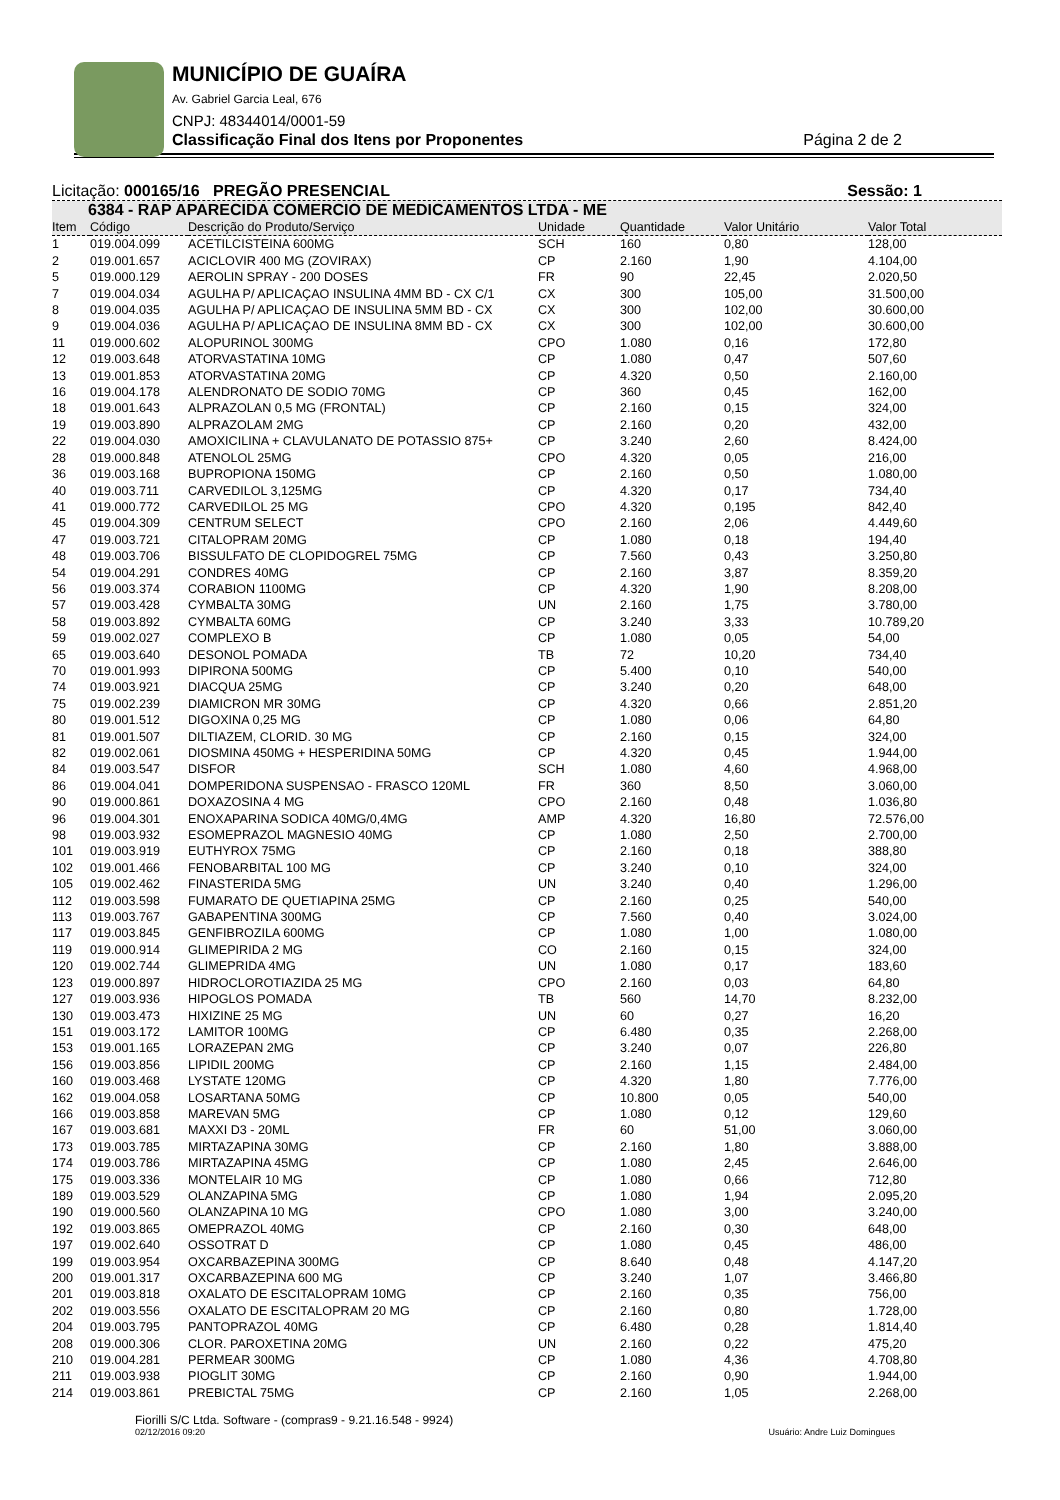MUNICÍPIO DE GUAÍRA
Av. Gabriel Garcia Leal, 676
CNPJ: 48344014/0001-59
Classificação Final dos Itens por Proponentes Página 2 de 2
Licitação: 000165/16 PREGÃO PRESENCIAL Sessão: 1
6384 - RAP APARECIDA COMERCIO DE MEDICAMENTOS LTDA - ME
| Item | Código | Descrição do Produto/Serviço | Unidade | Quantidade | Valor Unitário | Valor Total |
| --- | --- | --- | --- | --- | --- | --- |
| 1 | 019.004.099 | ACETILCISTEINA 600MG | SCH | 160 | 0,80 | 128,00 |
| 2 | 019.001.657 | ACICLOVIR 400 MG (ZOVIRAX) | CP | 2.160 | 1,90 | 4.104,00 |
| 5 | 019.000.129 | AEROLIN SPRAY - 200 DOSES | FR | 90 | 22,45 | 2.020,50 |
| 7 | 019.004.034 | AGULHA P/ APLICAÇAO INSULINA 4MM BD - CX C/1 | CX | 300 | 105,00 | 31.500,00 |
| 8 | 019.004.035 | AGULHA P/ APLICAÇAO DE INSULINA 5MM BD - CX | CX | 300 | 102,00 | 30.600,00 |
| 9 | 019.004.036 | AGULHA P/ APLICAÇAO DE INSULINA 8MM BD - CX | CX | 300 | 102,00 | 30.600,00 |
| 11 | 019.000.602 | ALOPURINOL 300MG | CPO | 1.080 | 0,16 | 172,80 |
| 12 | 019.003.648 | ATORVASTATINA 10MG | CP | 1.080 | 0,47 | 507,60 |
| 13 | 019.001.853 | ATORVASTATINA 20MG | CP | 4.320 | 0,50 | 2.160,00 |
| 16 | 019.004.178 | ALENDRONATO DE SODIO 70MG | CP | 360 | 0,45 | 162,00 |
| 18 | 019.001.643 | ALPRAZOLAN 0,5 MG (FRONTAL) | CP | 2.160 | 0,15 | 324,00 |
| 19 | 019.003.890 | ALPRAZOLAM 2MG | CP | 2.160 | 0,20 | 432,00 |
| 22 | 019.004.030 | AMOXICILINA + CLAVULANATO DE POTASSIO 875+ | CP | 3.240 | 2,60 | 8.424,00 |
| 28 | 019.000.848 | ATENOLOL 25MG | CPO | 4.320 | 0,05 | 216,00 |
| 36 | 019.003.168 | BUPROPIONA 150MG | CP | 2.160 | 0,50 | 1.080,00 |
| 40 | 019.003.711 | CARVEDILOL 3,125MG | CP | 4.320 | 0,17 | 734,40 |
| 41 | 019.000.772 | CARVEDILOL 25 MG | CPO | 4.320 | 0,195 | 842,40 |
| 45 | 019.004.309 | CENTRUM SELECT | CPO | 2.160 | 2,06 | 4.449,60 |
| 47 | 019.003.721 | CITALOPRAM 20MG | CP | 1.080 | 0,18 | 194,40 |
| 48 | 019.003.706 | BISSULFATO DE CLOPIDOGREL 75MG | CP | 7.560 | 0,43 | 3.250,80 |
| 54 | 019.004.291 | CONDRES 40MG | CP | 2.160 | 3,87 | 8.359,20 |
| 56 | 019.003.374 | CORABION 1100MG | CP | 4.320 | 1,90 | 8.208,00 |
| 57 | 019.003.428 | CYMBALTA 30MG | UN | 2.160 | 1,75 | 3.780,00 |
| 58 | 019.003.892 | CYMBALTA 60MG | CP | 3.240 | 3,33 | 10.789,20 |
| 59 | 019.002.027 | COMPLEXO B | CP | 1.080 | 0,05 | 54,00 |
| 65 | 019.003.640 | DESONOL POMADA | TB | 72 | 10,20 | 734,40 |
| 70 | 019.001.993 | DIPIRONA 500MG | CP | 5.400 | 0,10 | 540,00 |
| 74 | 019.003.921 | DIACQUA 25MG | CP | 3.240 | 0,20 | 648,00 |
| 75 | 019.002.239 | DIAMICRON MR 30MG | CP | 4.320 | 0,66 | 2.851,20 |
| 80 | 019.001.512 | DIGOXINA 0,25 MG | CP | 1.080 | 0,06 | 64,80 |
| 81 | 019.001.507 | DILTIAZEM, CLORID. 30 MG | CP | 2.160 | 0,15 | 324,00 |
| 82 | 019.002.061 | DIOSMINA 450MG + HESPERIDINA 50MG | CP | 4.320 | 0,45 | 1.944,00 |
| 84 | 019.003.547 | DISFOR | SCH | 1.080 | 4,60 | 4.968,00 |
| 86 | 019.004.041 | DOMPERIDONA SUSPENSAO - FRASCO 120ML | FR | 360 | 8,50 | 3.060,00 |
| 90 | 019.000.861 | DOXAZOSINA 4 MG | CPO | 2.160 | 0,48 | 1.036,80 |
| 96 | 019.004.301 | ENOXAPARINA SODICA 40MG/0,4MG | AMP | 4.320 | 16,80 | 72.576,00 |
| 98 | 019.003.932 | ESOMEPRAZOL MAGNESIO 40MG | CP | 1.080 | 2,50 | 2.700,00 |
| 101 | 019.003.919 | EUTHYROX 75MG | CP | 2.160 | 0,18 | 388,80 |
| 102 | 019.001.466 | FENOBARBITAL 100 MG | CP | 3.240 | 0,10 | 324,00 |
| 105 | 019.002.462 | FINASTERIDA 5MG | UN | 3.240 | 0,40 | 1.296,00 |
| 112 | 019.003.598 | FUMARATO DE QUETIAPINA 25MG | CP | 2.160 | 0,25 | 540,00 |
| 113 | 019.003.767 | GABAPENTINA 300MG | CP | 7.560 | 0,40 | 3.024,00 |
| 117 | 019.003.845 | GENFIBROZILA 600MG | CP | 1.080 | 1,00 | 1.080,00 |
| 119 | 019.000.914 | GLIMEPIRIDA 2 MG | CO | 2.160 | 0,15 | 324,00 |
| 120 | 019.002.744 | GLIMEPRIDA 4MG | UN | 1.080 | 0,17 | 183,60 |
| 123 | 019.000.897 | HIDROCLOROTIAZIDA 25 MG | CPO | 2.160 | 0,03 | 64,80 |
| 127 | 019.003.936 | HIPOGLOS POMADA | TB | 560 | 14,70 | 8.232,00 |
| 130 | 019.003.473 | HIXIZINE 25 MG | UN | 60 | 0,27 | 16,20 |
| 151 | 019.003.172 | LAMITOR 100MG | CP | 6.480 | 0,35 | 2.268,00 |
| 153 | 019.001.165 | LORAZEPAN 2MG | CP | 3.240 | 0,07 | 226,80 |
| 156 | 019.003.856 | LIPIDIL 200MG | CP | 2.160 | 1,15 | 2.484,00 |
| 160 | 019.003.468 | LYSTATE 120MG | CP | 4.320 | 1,80 | 7.776,00 |
| 162 | 019.004.058 | LOSARTANA 50MG | CP | 10.800 | 0,05 | 540,00 |
| 166 | 019.003.858 | MAREVAN 5MG | CP | 1.080 | 0,12 | 129,60 |
| 167 | 019.003.681 | MAXXI D3 - 20ML | FR | 60 | 51,00 | 3.060,00 |
| 173 | 019.003.785 | MIRTAZAPINA 30MG | CP | 2.160 | 1,80 | 3.888,00 |
| 174 | 019.003.786 | MIRTAZAPINA 45MG | CP | 1.080 | 2,45 | 2.646,00 |
| 175 | 019.003.336 | MONTELAIR 10 MG | CP | 1.080 | 0,66 | 712,80 |
| 189 | 019.003.529 | OLANZAPINA 5MG | CP | 1.080 | 1,94 | 2.095,20 |
| 190 | 019.000.560 | OLANZAPINA 10 MG | CPO | 1.080 | 3,00 | 3.240,00 |
| 192 | 019.003.865 | OMEPRAZOL 40MG | CP | 2.160 | 0,30 | 648,00 |
| 197 | 019.002.640 | OSSOTRAT D | CP | 1.080 | 0,45 | 486,00 |
| 199 | 019.003.954 | OXCARBAZEPINA 300MG | CP | 8.640 | 0,48 | 4.147,20 |
| 200 | 019.001.317 | OXCARBAZEPINA 600 MG | CP | 3.240 | 1,07 | 3.466,80 |
| 201 | 019.003.818 | OXALATO DE ESCITALOPRAM 10MG | CP | 2.160 | 0,35 | 756,00 |
| 202 | 019.003.556 | OXALATO DE ESCITALOPRAM 20 MG | CP | 2.160 | 0,80 | 1.728,00 |
| 204 | 019.003.795 | PANTOPRAZOL 40MG | CP | 6.480 | 0,28 | 1.814,40 |
| 208 | 019.000.306 | CLOR. PAROXETINA 20MG | UN | 2.160 | 0,22 | 475,20 |
| 210 | 019.004.281 | PERMEAR 300MG | CP | 1.080 | 4,36 | 4.708,80 |
| 211 | 019.003.938 | PIOGLIT 30MG | CP | 2.160 | 0,90 | 1.944,00 |
| 214 | 019.003.861 | PREBICTAL 75MG | CP | 2.160 | 1,05 | 2.268,00 |
Fiorilli S/C Ltda. Software - (compras9 - 9.21.16.548 - 9924)
02/12/2016 09:20
Usuário: Andre Luiz Domingues